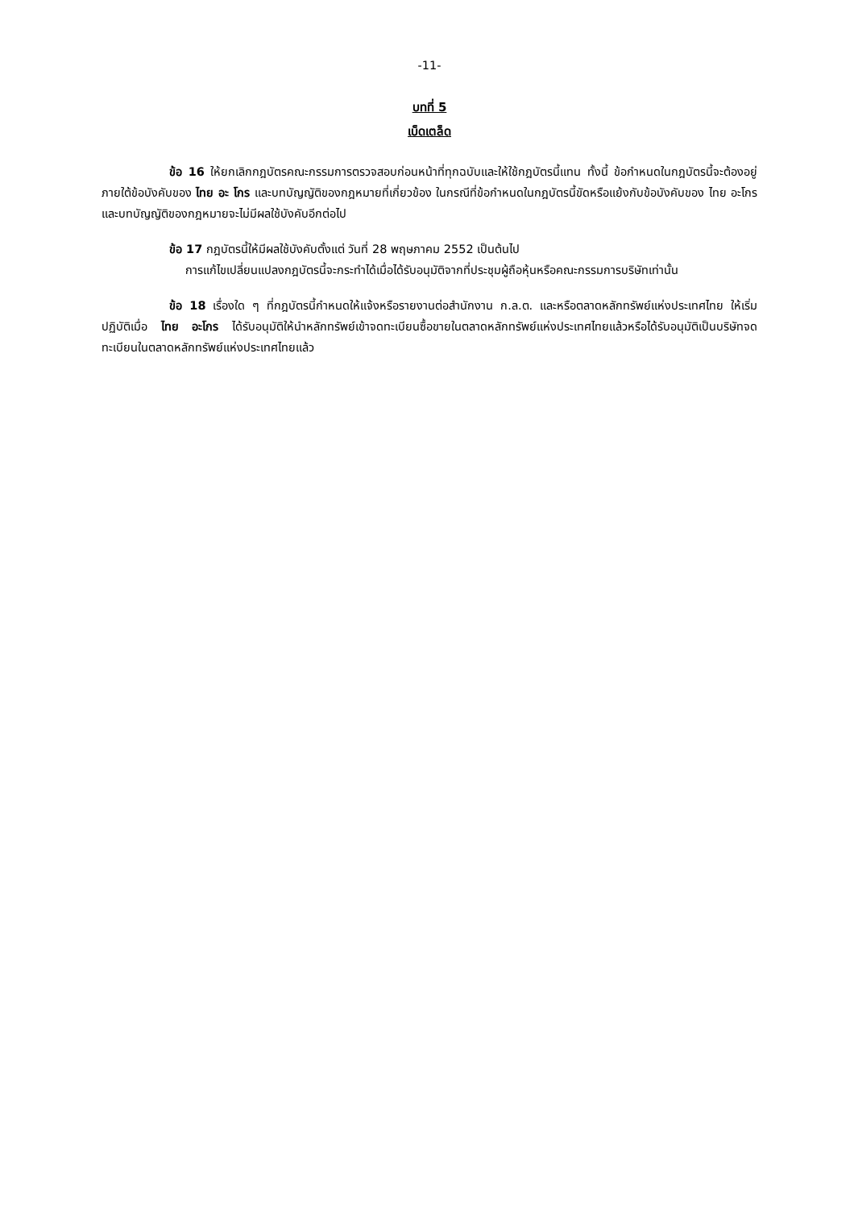-11-
บทที่ 5
เบ็ดเตล็ด
ข้อ 16 ให้ยกเลิกกฎบัตรคณะกรรมการตรวจสอบก่อนหน้าที่ทุกฉบับและให้ใช้กฎบัตรนี้แทน ทั้งนี้ ข้อกำหนดในกฎบัตรนี้จะต้องอยู่ภายใต้ข้อบังคับของ ไทย อะ โกร และบทบัญญัติของกฎหมายที่เกี่ยวข้อง ในกรณีที่ข้อกำหนดในกฎบัตรนี้ขัดหรือแย้งกับข้อบังคับของ ไทย อะโกร และบทบัญญัติของกฎหมายจะไม่มีผลใช้บังคับอีกต่อไป
ข้อ 17 กฎบัตรนี้ให้มีผลใช้บังคับตั้งแต่ วันที่ 28 พฤษภาคม 2552 เป็นต้นไป
การแก้ไขเปลี่ยนแปลงกฎบัตรนี้จะกระทำได้เมื่อได้รับอนุมัติจากที่ประชุมผู้ถือหุ้นหรือคณะกรรมการบริษัทเท่านั้น
ข้อ 18 เรื่องใด ๆ ที่กฎบัตรนี้กำหนดให้แจ้งหรือรายงานต่อสำนักงาน ก.ล.ต. และหรือตลาดหลักทรัพย์แห่งประเทศไทย ให้เริ่มปฏิบัติเมื่อ ไทย อะโกร ได้รับอนุมัติให้นำหลักทรัพย์เข้าจดทะเบียนซื้อขายในตลาดหลักทรัพย์แห่งประเทศไทยแล้วหรือได้รับอนุมัติเป็นบริษัทจดทะเบียนในตลาดหลักทรัพย์แห่งประเทศไทยแล้ว